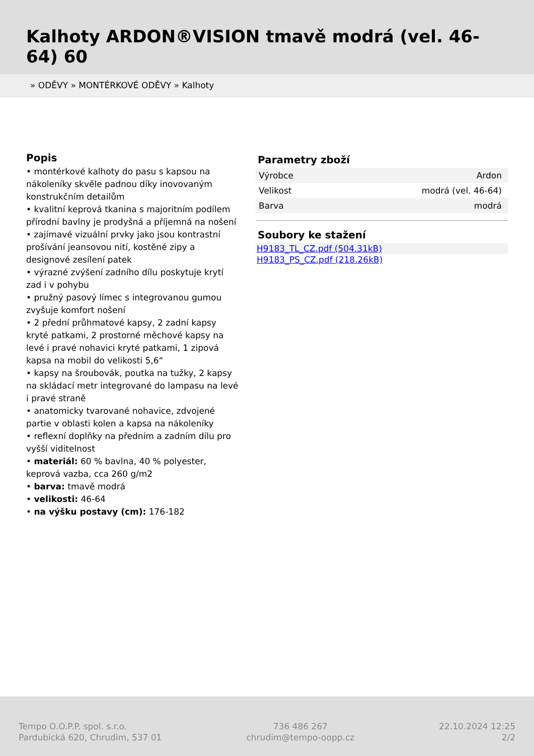Kalhoty ARDON®VISION tmavě modrá (vel. 46-64) 60
» ODĚVY » MONTÉRKOVÉ ODĚVY » Kalhoty
Popis
• montérkové kalhoty do pasu s kapsou na nákoleníky skvěle padnou díky inovovaným konstrukčním detailům
• kvalitní keprová tkanina s majoritním podílem přírodní bavlny je prodyšná a příjemná na nošení
• zajímavé vizuální prvky jako jsou kontrastní prošívání jeansovou nití, kostěné zipy a designové zesílení patek
• výrazné zvýšení zadního dílu poskytuje krytí zad i v pohybu
• pružný pasový límec s integrovanou gumou zvyšuje komfort nošení
• 2 přední průhmatové kapsy, 2 zadní kapsy kryté patkami, 2 prostorné měchové kapsy na levé i pravé nohavici kryté patkami, 1 zipová kapsa na mobil do velikosti 5,6“
• kapsy na šroubovák, poutka na tužky, 2 kapsy na skládací metr integrované do lampasu na levé i pravé straně
• anatomicky tvarované nohavice, zdvojené partie v oblasti kolen a kapsa na nákoleníky
• reflexní doplňky na předním a zadním dílu pro vyšší viditelnost
• materiál: 60 % bavlna, 40 % polyester, keprová vazba, cca 260 g/m2
• barva: tmavě modrá
• velikosti: 46-64
• na výšku postavy (cm): 176-182
Parametry zboží
| Výrobce | Ardon |
| Velikost | modrá (vel. 46-64) |
| Barva | modrá |
Soubory ke stažení
H9183_TL_CZ.pdf (504.31kB)
H9183_PS_CZ.pdf (218.26kB)
Tempo O.O.P.P. spol. s.r.o.
Pardubická 620, Chrudim, 537 01
736 486 267
chrudim@tempo-oopp.cz
22.10.2024 12:25
2/2